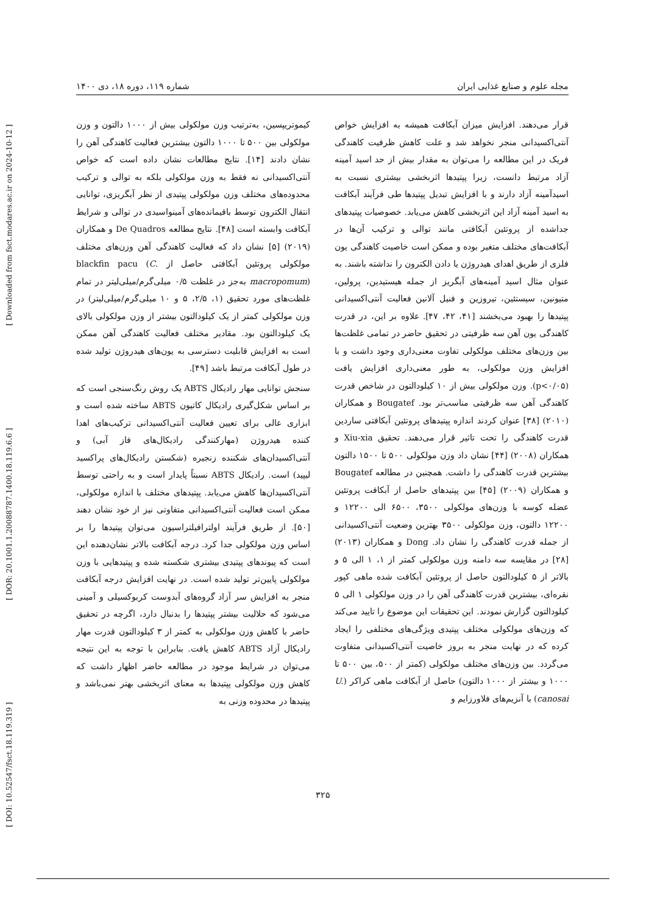[ DOI: 10.52547/fsct.18.119.319 ] [ DOR: 20.1001.1.20088787.1400.18.119.6.6 ] [ Downloaded from fsct.modares.ac.ir on 2024-10-12 ]
مجله علوم و صنایع غذایی ایران شماره ۱۱۹، دوره ۱۸، دی ۱۴۰۰
قرار می‌دهند. افزایش میزان آبکافت همیشه به افزایش خواص آنتی‌اکسیدانی منجر نخواهد شد و علت کاهش ظرفیت کاهندگی فریک در این مطالعه را می‌توان به مقدار بیش از حد اسید آمینه آزاد مرتبط دانست، زیرا پپتیدها اثربخشی بیشتری نسبت به اسیدآمینه آزاد دارند و با افزایش تبدیل پپتیدها طی فرآیند آبکافت به اسید آمینه آزاد این اثربخشی کاهش می‌یابد. خصوصیات پپتیدهای جداشده از پروتئین آبکافتی مانند توالی و ترکیب آن‌ها در آبکافت‌های مختلف متغیر بوده و ممکن است خاصیت کاهندگی یون فلزی از طریق اهدای هیدروژن یا دادن الکترون را نداشته باشند. به عنوان مثال اسید آمینه‌های آبگریز از جمله هیستیدین، پرولین، متیونین، سیستئین، تیروزین و فنیل آلانین فعالیت آنتی‌اکسیدانی پپتیدها را بهبود می‌بخشند [۴۱، ۴۲، ۴۷]. علاوه بر این، در قدرت کاهندگی یون آهن سه ظرفیتی در تحقیق حاضر در تمامی غلظت‌ها بین وزن‌های مختلف مولکولی تفاوت معنی‌داری وجود داشت و با افزایش وزن مولکولی، به طور معنی‌داری افزایش یافت (p<۰/۰۵). وزن مولکولی بیش از ۱۰ کیلودالتون در شاخص قدرت کاهندگی آهن سه ظرفیتی مناسب‌تر بود. Bougatef و همکاران (۲۰۱۰) [۳۸] عنوان کردند اندازه پپتیدهای پروتئین آبکافتی ساردین قدرت کاهندگی را تحت تاثیر قرار می‌دهند. تحقیق Xiu-xia و همکاران (۲۰۰۸) [۴۴] نشان داد وزن مولکولی ۵۰۰ تا ۱۵۰۰ دالتون بیشترین قدرت کاهندگی را داشت. همچنین در مطالعه Bougatef و همکاران (۲۰۰۹) [۴۵] بین پپتیدهای حاصل از آبکافت پروتئین عضله کوسه با وزن‌های مولکولی ۳۵۰۰، ۶۵۰۰ الی ۱۲۲۰۰ و ۱۲۲۰۰ دالتون، وزن مولکولی ۳۵۰۰ بهترین وضعیت آنتی‌اکسیدانی از جمله قدرت کاهندگی را نشان داد. Dong و همکاران (۲۰۱۳) [۲۸] در مقایسه سه دامنه وزن مولکولی کمتر از ۱، ۱ الی ۵ و بالاتر از ۵ کیلودالتون حاصل از پروتئین آبکافت شده ماهی کپور نقره‌ای، بیشترین قدرت کاهندگی آهن را در وزن مولکولی ۱ الی ۵ کیلودالتون گزارش نمودند. این تحقیقات این موضوع را تایید می‌کند که وزن‌های مولکولی مختلف پپتیدی ویژگی‌های مختلفی را ایجاد کرده که در نهایت منجر به بروز خاصیت آنتی‌اکسیدانی متفاوت می‌گردد. بین وزن‌های مختلف مولکولی (کمتر از ۵۰۰، بین ۵۰۰ تا ۱۰۰۰ و بیشتر از ۱۰۰۰ دالتون) حاصل از آبکافت ماهی کراکر (U. canosai) با آنزیم‌های فلاورزایم و
کیموتریپسین، به‌ترتیب وزن مولکولی بیش از ۱۰۰۰ دالتون و وزن مولکولی بین ۵۰۰ تا ۱۰۰۰ دالتون بیشترین فعالیت کاهندگی آهن را نشان دادند [۱۴]. نتایج مطالعات نشان داده است که خواص آنتی‌اکسیدانی نه فقط به وزن مولکولی بلکه به توالی و ترکیب محدوده‌های مختلف وزن مولکولی پپتیدی از نظر آبگریزی، توانایی انتقال الکترون توسط باقیمانده‌های آمینواسیدی در توالی و شرایط آبکافت وابسته است [۴۸]. نتایج مطالعه De Quadros و همکاران (۲۰۱۹) [۵] نشان داد که فعالیت کاهندگی آهن وزن‌های مختلف مولکولی پروتئین آبکافتی حاصل از blackfin pacu (C. macropomum) به‌جز در غلظت ۰/۵ میلی‌گرم/میلی‌لیتر در تمام غلظت‌های مورد تحقیق (۱، ۲/۵، ۵ و ۱۰ میلی‌گرم/میلی‌لیتر) در وزن مولکولی کمتر از یک کیلودالتون بیشتر از وزن مولکولی بالای یک کیلودالتون بود. مقادیر مختلف فعالیت کاهندگی آهن ممکن است به افزایش قابلیت دسترسی به یون‌های هیدروژن تولید شده در طول آبکافت مرتبط باشد [۴۹].
سنجش توانایی مهار رادیکال ABTS یک روش رنگ‌سنجی است که بر اساس شکل‌گیری رادیکال کاتیون ABTS ساخته شده است و ابزاری عالی برای تعیین فعالیت آنتی‌اکسیدانی ترکیب‌های اهدا کننده هیدروژن (مهارکنندگی رادیکال‌های فاز آبی) و آنتی‌اکسیدان‌های شکننده زنجیره (شکستن رادیکال‌های پراکسید لیپید) است. رادیکال ABTS نسبتاً پایدار است و به راحتی توسط آنتی‌اکسیدان‌ها کاهش می‌یابد. پپتیدهای مختلف با اندازه مولکولی، ممکن است فعالیت آنتی‌اکسیدانی متفاوتی نیز از خود نشان دهند [۵۰]. از طریق فرآیند اولترافیلتراسیون می‌توان پپتیدها را بر اساس وزن مولکولی جدا کرد. درجه آبکافت بالاتر نشان‌دهنده این است که پیوندهای پپتیدی بیشتری شکسته شده و پپتیدهایی با وزن مولکولی پایین‌تر تولید شده است. در نهایت افزایش درجه آبکافت منجر به افزایش سر آزاد گروه‌های آبدوست کربوکسیلی و آمینی می‌شود که حلالیت بیشتر پپتیدها را بدنبال دارد، اگرچه در تحقیق حاضر با کاهش وزن مولکولی به کمتر از ۳ کیلودالتون قدرت مهار رادیکال آزاد ABTS کاهش یافت. بنابراین با توجه به این نتیجه می‌توان در شرایط موجود در مطالعه حاضر اظهار داشت که کاهش وزن مولکولی پپتیدها به معنای اثربخشی بهتر نمی‌باشد و پپتیدها در محدوده وزنی به
۳۲۵